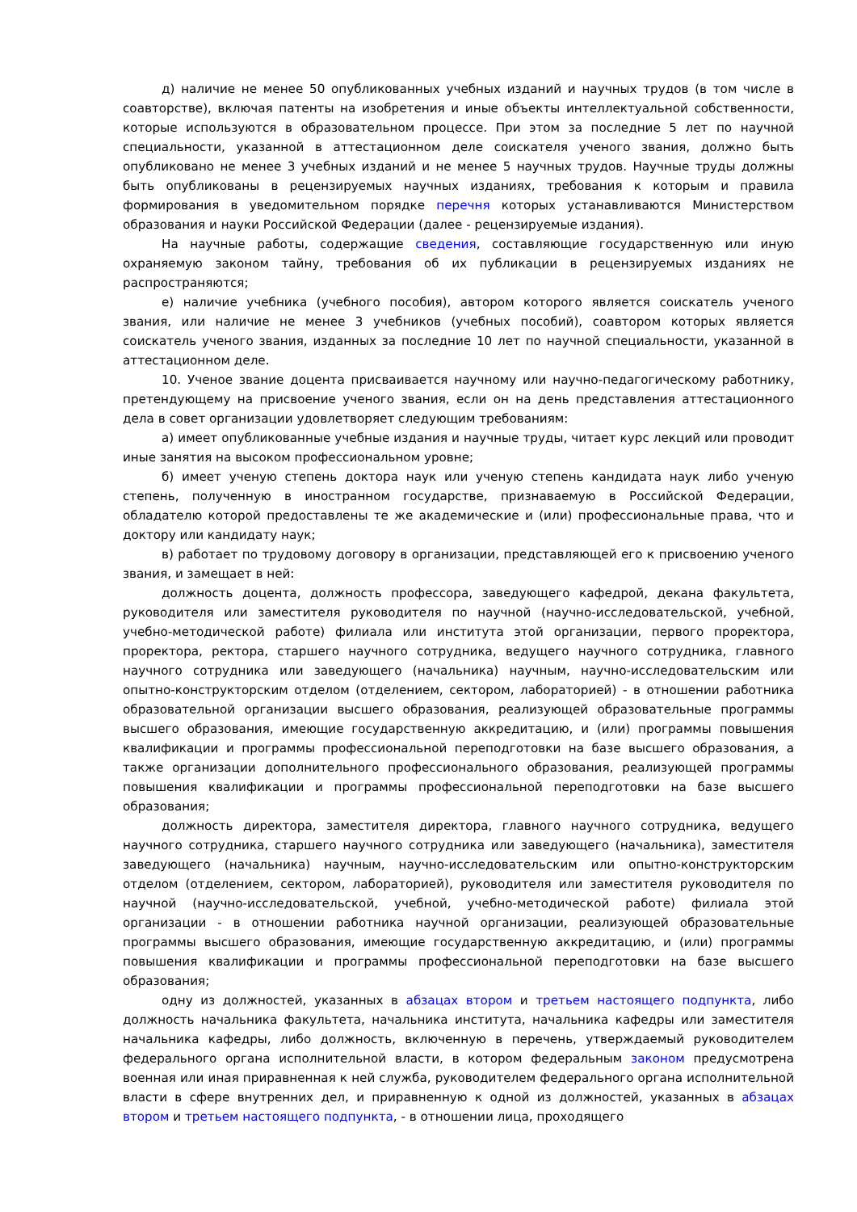д) наличие не менее 50 опубликованных учебных изданий и научных трудов (в том числе в соавторстве), включая патенты на изобретения и иные объекты интеллектуальной собственности, которые используются в образовательном процессе. При этом за последние 5 лет по научной специальности, указанной в аттестационном деле соискателя ученого звания, должно быть опубликовано не менее 3 учебных изданий и не менее 5 научных трудов. Научные труды должны быть опубликованы в рецензируемых научных изданиях, требования к которым и правила формирования в уведомительном порядке перечня которых устанавливаются Министерством образования и науки Российской Федерации (далее - рецензируемые издания).
На научные работы, содержащие сведения, составляющие государственную или иную охраняемую законом тайну, требования об их публикации в рецензируемых изданиях не распространяются;
е) наличие учебника (учебного пособия), автором которого является соискатель ученого звания, или наличие не менее 3 учебников (учебных пособий), соавтором которых является соискатель ученого звания, изданных за последние 10 лет по научной специальности, указанной в аттестационном деле.
10. Ученое звание доцента присваивается научному или научно-педагогическому работнику, претендующему на присвоение ученого звания, если он на день представления аттестационного дела в совет организации удовлетворяет следующим требованиям:
а) имеет опубликованные учебные издания и научные труды, читает курс лекций или проводит иные занятия на высоком профессиональном уровне;
б) имеет ученую степень доктора наук или ученую степень кандидата наук либо ученую степень, полученную в иностранном государстве, признаваемую в Российской Федерации, обладателю которой предоставлены те же академические и (или) профессиональные права, что и доктору или кандидату наук;
в) работает по трудовому договору в организации, представляющей его к присвоению ученого звания, и замещает в ней:
должность доцента, должность профессора, заведующего кафедрой, декана факультета, руководителя или заместителя руководителя по научной (научно-исследовательской, учебной, учебно-методической работе) филиала или института этой организации, первого проректора, проректора, ректора, старшего научного сотрудника, ведущего научного сотрудника, главного научного сотрудника или заведующего (начальника) научным, научно-исследовательским или опытно-конструкторским отделом (отделением, сектором, лабораторией) - в отношении работника образовательной организации высшего образования, реализующей образовательные программы высшего образования, имеющие государственную аккредитацию, и (или) программы повышения квалификации и программы профессиональной переподготовки на базе высшего образования, а также организации дополнительного профессионального образования, реализующей программы повышения квалификации и программы профессиональной переподготовки на базе высшего образования;
должность директора, заместителя директора, главного научного сотрудника, ведущего научного сотрудника, старшего научного сотрудника или заведующего (начальника), заместителя заведующего (начальника) научным, научно-исследовательским или опытно-конструкторским отделом (отделением, сектором, лабораторией), руководителя или заместителя руководителя по научной (научно-исследовательской, учебной, учебно-методической работе) филиала этой организации - в отношении работника научной организации, реализующей образовательные программы высшего образования, имеющие государственную аккредитацию, и (или) программы повышения квалификации и программы профессиональной переподготовки на базе высшего образования;
одну из должностей, указанных в абзацах втором и третьем настоящего подпункта, либо должность начальника факультета, начальника института, начальника кафедры или заместителя начальника кафедры, либо должность, включенную в перечень, утверждаемый руководителем федерального органа исполнительной власти, в котором федеральным законом предусмотрена военная или иная приравненная к ней служба, руководителем федерального органа исполнительной власти в сфере внутренних дел, и приравненную к одной из должностей, указанных в абзацах втором и третьем настоящего подпункта, - в отношении лица, проходящего